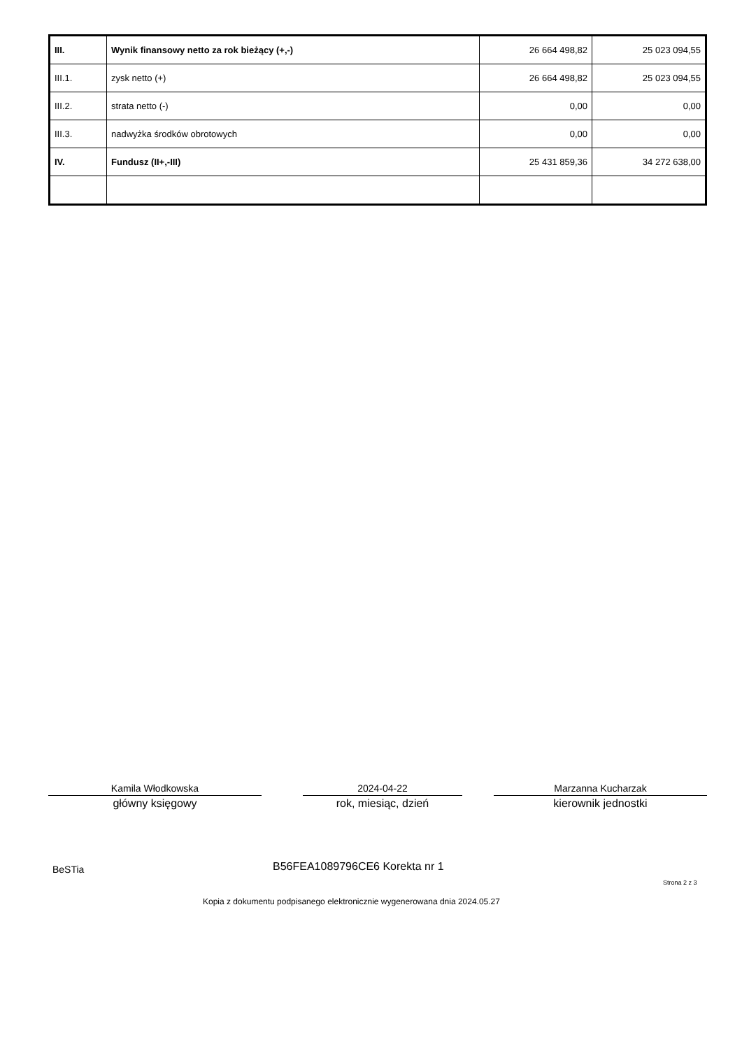| III. | Wynik finansowy netto za rok bieżący (+,-) | 26 664 498,82 | 25 023 094,55 |
| III.1. | zysk netto (+) | 26 664 498,82 | 25 023 094,55 |
| III.2. | strata netto (-) | 0,00 | 0,00 |
| III.3. | nadwyżka środków obrotowych | 0,00 | 0,00 |
| IV. | Fundusz (II+,-III) | 25 431 859,36 | 34 272 638,00 |
Kamila Włodkowska
główny księgowy
2024-04-22
rok, miesiąc, dzień
Marzanna Kucharzak
kierownik jednostki
BeSTia B56FEA1089796CE6 Korekta nr 1
Strona 2 z 3
Kopia z dokumentu podpisanego elektronicznie wygenerowana dnia 2024.05.27